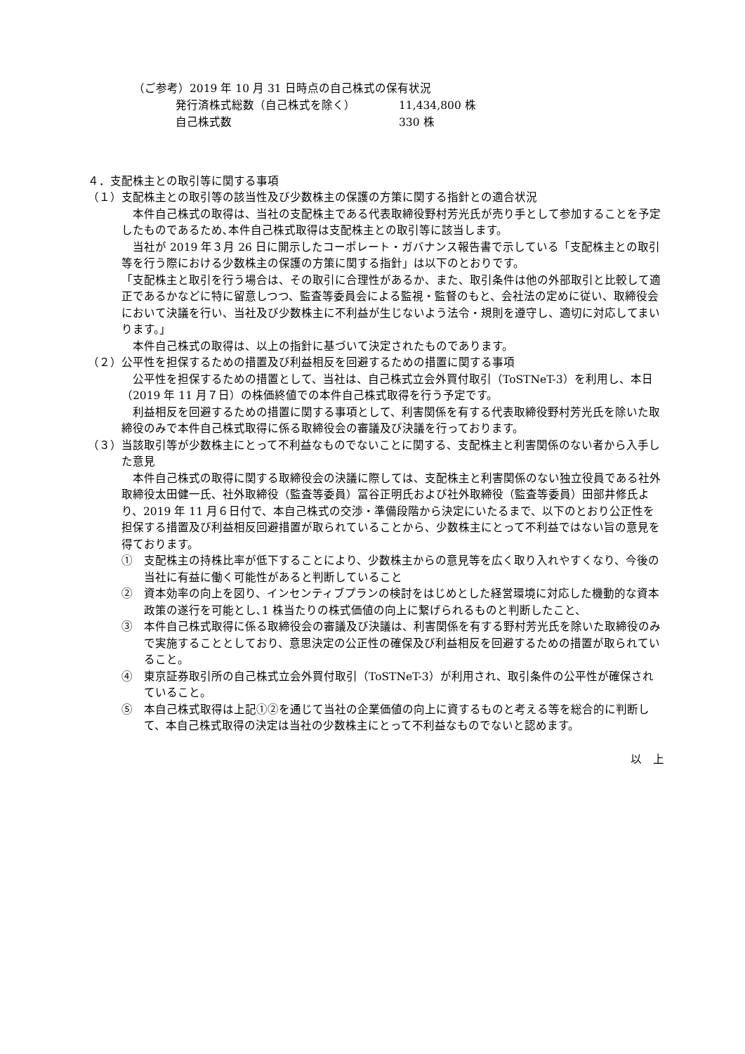（ご参考）2019 年 10 月 31 日時点の自己株式の保有状況
| 発行済株式総数（自己株式を除く） | 11,434,800 株 |
| 自己株式数 | 330 株 |
４．支配株主との取引等に関する事項
（１）支配株主との取引等の該当性及び少数株主の保護の方策に関する指針との適合状況
本件自己株式の取得は、当社の支配株主である代表取締役野村芳光氏が売り手として参加することを予定したものであるため､本件自己株式取得は支配株主との取引等に該当します。
当社が 2019 年３月 26 日に開示したコーポレート・ガバナンス報告書で示している「支配株主との取引等を行う際における少数株主の保護の方策に関する指針」は以下のとおりです。
「支配株主と取引を行う場合は、その取引に合理性があるか、また、取引条件は他の外部取引と比較して適正であるかなどに特に留意しつつ、監査等委員会による監視・監督のもと、会社法の定めに従い、取締役会において決議を行い、当社及び少数株主に不利益が生じないよう法令・規則を遵守し、適切に対応してまいります。」
本件自己株式の取得は、以上の指針に基づいて決定されたものであります。
（２）公平性を担保するための措置及び利益相反を回避するための措置に関する事項
公平性を担保するための措置として、当社は、自己株式立会外買付取引（ToSTNeT-3）を利用し、本日（2019 年 11 月７日）の株価終値での本件自己株式取得を行う予定です。
利益相反を回避するための措置に関する事項として、利害関係を有する代表取締役野村芳光氏を除いた取締役のみで本件自己株式取得に係る取締役会の審議及び決議を行っております。
（３）当該取引等が少数株主にとって不利益なものでないことに関する、支配株主と利害関係のない者から入手した意見
本件自己株式の取得に関する取締役会の決議に際しては、支配株主と利害関係のない独立役員である社外取締役太田健一氏、社外取締役（監査等委員）冨谷正明氏および社外取締役（監査等委員）田部井修氏より、2019 年 11 月６日付で、本自己株式の交渉・準備段階から決定にいたるまで、以下のとおり公正性を担保する措置及び利益相反回避措置が取られていることから、少数株主にとって不利益ではない旨の意見を得ております。
①　支配株主の持株比率が低下することにより、少数株主からの意見等を広く取り入れやすくなり、今後の当社に有益に働く可能性があると判断していること
②　資本効率の向上を図り、インセンティブプランの検討をはじめとした経営環境に対応した機動的な資本政策の遂行を可能とし､1 株当たりの株式価値の向上に繋げられるものと判断したこと、
③　本件自己株式取得に係る取締役会の審議及び決議は、利害関係を有する野村芳光氏を除いた取締役のみで実施することとしており、意思決定の公正性の確保及び利益相反を回避するための措置が取られていること。
④　東京証券取引所の自己株式立会外買付取引（ToSTNeT-3）が利用され、取引条件の公平性が確保されていること。
⑤　本自己株式取得は上記①②を通じて当社の企業価値の向上に資するものと考える等を総合的に判断して、本自己株式取得の決定は当社の少数株主にとって不利益なものでないと認めます。
以　上